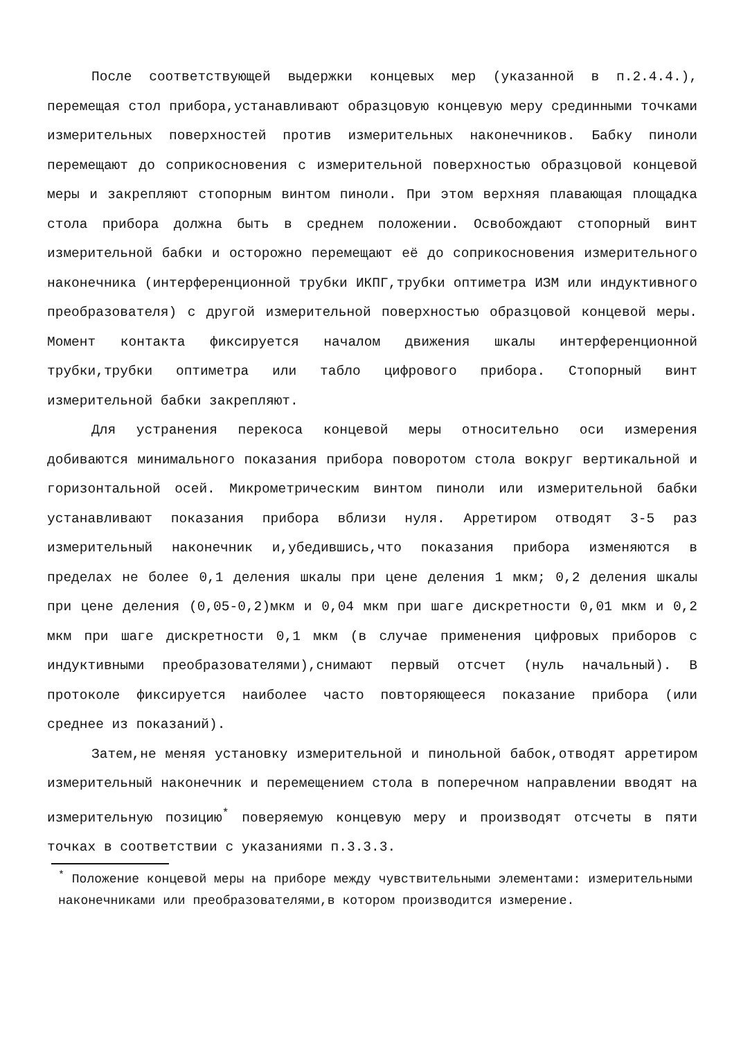После соответствующей выдержки концевых мер (указанной в п.2.4.4.), перемещая стол прибора,устанавливают образцовую концевую меру срединными точками измерительных поверхностей против измерительных наконечников. Бабку пиноли перемещают до соприкосновения с измерительной поверхностью образцовой концевой меры и закрепляют стопорным винтом пиноли. При этом верхняя плавающая площадка стола прибора должна быть в среднем положении. Освобождают стопорный винт измерительной бабки и осторожно перемещают её до соприкосновения измерительного наконечника (интерференционной трубки ИКПГ,трубки оптиметра ИЗМ или индуктивного преобразователя) с другой измерительной поверхностью образцовой концевой меры. Момент контакта фиксируется началом движения шкалы интерференционной трубки,трубки оптиметра или табло цифрового прибора. Стопорный винт измерительной бабки закрепляют.
Для устранения перекоса концевой меры относительно оси измерения добиваются минимального показания прибора поворотом стола вокруг вертикальной и горизонтальной осей. Микрометрическим винтом пиноли или измерительной бабки устанавливают показания прибора вблизи нуля. Арретиром отводят 3-5 раз измерительный наконечник и,убедившись,что показания прибора изменяются в пределах не более 0,1 деления шкалы при цене деления 1 мкм; 0,2 деления шкалы при цене деления (0,05-0,2)мкм и 0,04 мкм при шаге дискретности 0,01 мкм и 0,2 мкм при шаге дискретности 0,1 мкм (в случае применения цифровых приборов с индуктивными преобразователями),снимают первый отсчет (нуль начальный). В протоколе фиксируется наиболее часто повторяющееся показание прибора (или среднее из показаний).
Затем,не меняя установку измерительной и пинольной бабок,отводят арретиром измерительный наконечник и перемещением стола в поперечном направлении вводят на измерительную позицию<sup>*</sup> поверяемую концевую меру и производят отсчеты в пяти точках в соответствии с указаниями п.3.3.3.
<sup>*</sup> Положение концевой меры на приборе между чувствительными элементами: измерительными наконечниками или преобразователями,в котором производится измерение.